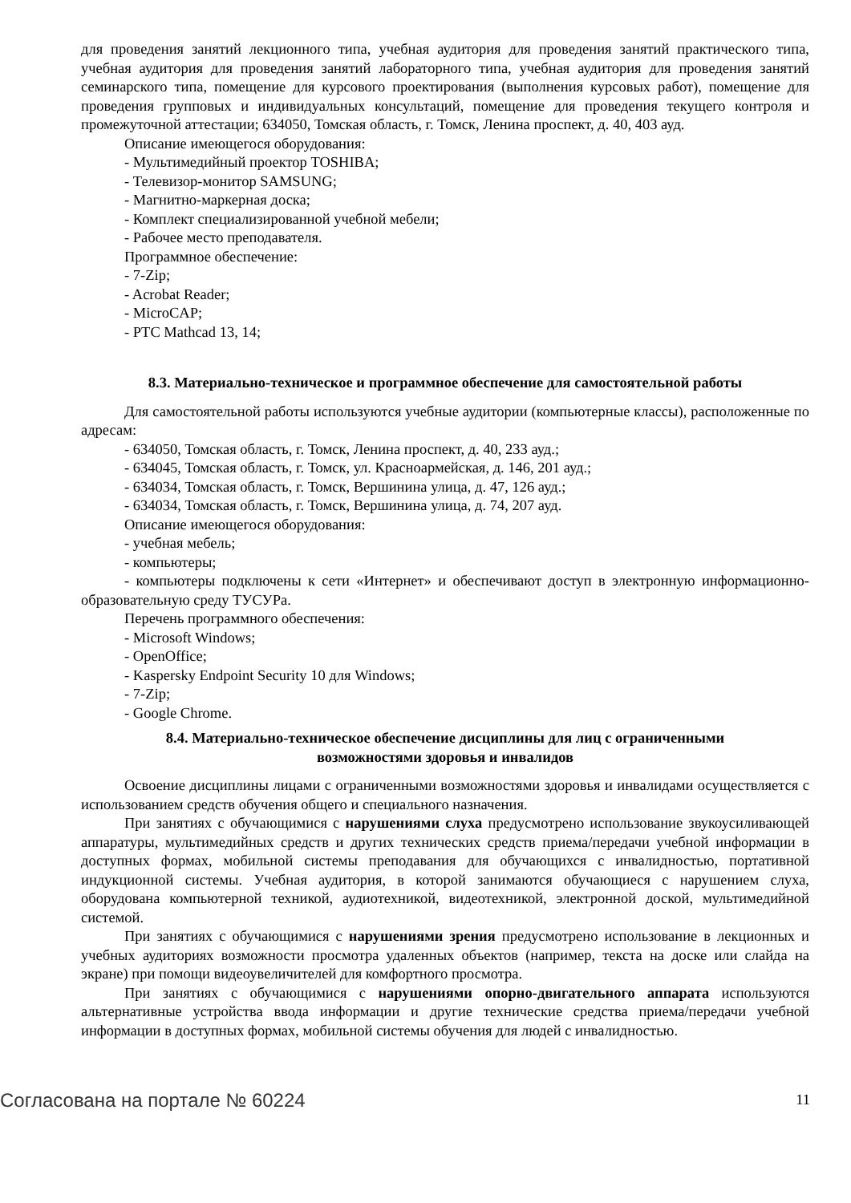для проведения занятий лекционного типа, учебная аудитория для проведения занятий практического типа, учебная аудитория для проведения занятий лабораторного типа, учебная аудитория для проведения занятий семинарского типа, помещение для курсового проектирования (выполнения курсовых работ), помещение для проведения групповых и индивидуальных консультаций, помещение для проведения текущего контроля и промежуточной аттестации; 634050, Томская область, г. Томск, Ленина проспект, д. 40, 403 ауд.
Описание имеющегося оборудования:
- Мультимедийный проектор TOSHIBA;
- Телевизор-монитор SAMSUNG;
- Магнитно-маркерная доска;
- Комплект специализированной учебной мебели;
- Рабочее место преподавателя.
Программное обеспечение:
- 7-Zip;
- Acrobat Reader;
- MicroCAP;
- PTC Mathcad 13, 14;
8.3. Материально-техническое и программное обеспечение для самостоятельной работы
Для самостоятельной работы используются учебные аудитории (компьютерные классы), расположенные по адресам:
- 634050, Томская область, г. Томск, Ленина проспект, д. 40, 233 ауд.;
- 634045, Томская область, г. Томск, ул. Красноармейская, д. 146, 201 ауд.;
- 634034, Томская область, г. Томск, Вершинина улица, д. 47, 126 ауд.;
- 634034, Томская область, г. Томск, Вершинина улица, д. 74, 207 ауд.
Описание имеющегося оборудования:
- учебная мебель;
- компьютеры;
- компьютеры подключены к сети «Интернет» и обеспечивают доступ в электронную информационно-образовательную среду ТУСУРа.
Перечень программного обеспечения:
- Microsoft Windows;
- OpenOffice;
- Kaspersky Endpoint Security 10 для Windows;
- 7-Zip;
- Google Chrome.
8.4. Материально-техническое обеспечение дисциплины для лиц с ограниченными
возможностями здоровья и инвалидов
Освоение дисциплины лицами с ограниченными возможностями здоровья и инвалидами осуществляется с использованием средств обучения общего и специального назначения.
При занятиях с обучающимися с нарушениями слуха предусмотрено использование звукоусиливающей аппаратуры, мультимедийных средств и других технических средств приема/передачи учебной информации в доступных формах, мобильной системы преподавания для обучающихся с инвалидностью, портативной индукционной системы. Учебная аудитория, в которой занимаются обучающиеся с нарушением слуха, оборудована компьютерной техникой, аудиотехникой, видеотехникой, электронной доской, мультимедийной системой.
При занятиях с обучающимися с нарушениями зрения предусмотрено использование в лекционных и учебных аудиториях возможности просмотра удаленных объектов (например, текста на доске или слайда на экране) при помощи видеоувеличителей для комфортного просмотра.
При занятиях с обучающимися с нарушениями опорно-двигательного аппарата используются альтернативные устройства ввода информации и другие технические средства приема/передачи учебной информации в доступных формах, мобильной системы обучения для людей с инвалидностью.
Согласована на портале № 60224 11